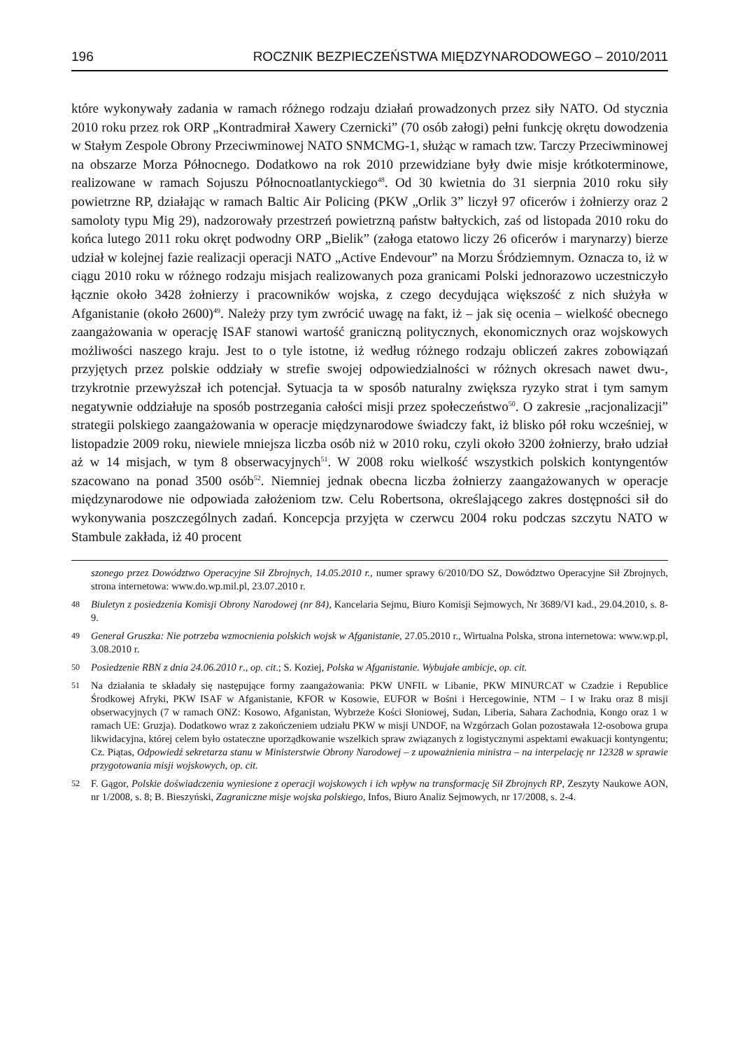196 ROCZNIK BEZPIECZEŃSTWA MIĘDZYNARODOWEGO – 2010/2011
które wykonywały zadania w ramach różnego rodzaju działań prowadzonych przez siły NATO. Od stycznia 2010 roku przez rok ORP „Kontradmirał Xawery Czernicki” (70 osób załogi) pełni funkcję okrętu dowodzenia w Stałym Zespole Obrony Przeciwminowej NATO SNMCMG-1, służąc w ramach tzw. Tarczy Przeciwminowej na obszarze Morza Północnego. Dodatkowo na rok 2010 przewidziane były dwie misje krótkoterminowe, realizowane w ramach Sojuszu Północnoatlantyckiego<sup>48</sup>. Od 30 kwietnia do 31 sierpnia 2010 roku siły powietrzne RP, działając w ramach Baltic Air Policing (PKW „Orlik 3” liczył 97 oficerów i żołnierzy oraz 2 samoloty typu Mig 29), nadzorowały przestrzeń powietrzną państw bałtyckich, zaś od listopada 2010 roku do końca lutego 2011 roku okręt podwodny ORP „Bielik” (załoga etatowo liczy 26 oficerów i marynarzy) bierze udział w kolejnej fazie realizacji operacji NATO „Active Endevour” na Morzu Śródziemnym. Oznacza to, iż w ciągu 2010 roku w różnego rodzaju misjach realizowanych poza granicami Polski jednorazowo uczestniczyło łącznie około 3428 żołnierzy i pracowników wojska, z czego decydująca większość z nich służyła w Afganistanie (około 2600)<sup>49</sup>. Należy przy tym zwrócić uwagę na fakt, iż – jak się ocenia – wielkość obecnego zaangażowania w operację ISAF stanowi wartość graniczną politycznych, ekonomicznych oraz wojskowych możliwości naszego kraju. Jest to o tyle istotne, iż według różnego rodzaju obliczeń zakres zobowiązań przyjętych przez polskie oddziały w strefie swojej odpowiedzialności w różnych okresach nawet dwu-, trzykrotnie przewyższał ich potencjał. Sytuacja ta w sposób naturalny zwiększa ryzyko strat i tym samym negatywnie oddziałuje na sposób postrzegania całości misji przez społeczeństwo<sup>50</sup>. O zakresie „racjonalizacji” strategii polskiego zaangażowania w operacje międzynarodowe świadczy fakt, iż blisko pół roku wcześniej, w listopadzie 2009 roku, niewiele mniejsza liczba osób niż w 2010 roku, czyli około 3200 żołnierzy, brało udział aż w 14 misjach, w tym 8 obserwacyjnych<sup>51</sup>. W 2008 roku wielkość wszystkich polskich kontyngentów szacowano na ponad 3500 osób<sup>52</sup>. Niemniej jednak obecna liczba żołnierzy zaangażowanych w operacje międzynarodowe nie odpowiada założeniom tzw. Celu Robertsona, określającego zakres dostępności sił do wykonywania poszczególnych zadań. Koncepcja przyjęta w czerwcu 2004 roku podczas szczytu NATO w Stambule zakłada, iż 40 procent
szonego przez Dowództwo Operacyjne Sił Zbrojnych, 14.05.2010 r., numer sprawy 6/2010/DO SZ, Dowództwo Operacyjne Sił Zbrojnych, strona internetowa: www.do.wp.mil.pl, 23.07.2010 r.
48 Biuletyn z posiedzenia Komisji Obrony Narodowej (nr 84), Kancelaria Sejmu, Biuro Komisji Sejmowych, Nr 3689/VI kad., 29.04.2010, s. 8-9.
49 Generał Gruszka: Nie potrzeba wzmocnienia polskich wojsk w Afganistanie, 27.05.2010 r., Wirtualna Polska, strona internetowa: www.wp.pl, 3.08.2010 r.
50 Posiedzenie RBN z dnia 24.06.2010 r., op. cit.; S. Koziej, Polska w Afganistanie. Wybujałe ambicje, op. cit.
51 Na działania te składały się następujące formy zaangażowania: PKW UNFIL w Libanie, PKW MINURCAT w Czadzie i Republice Środkowej Afryki, PKW ISAF w Afganistanie, KFOR w Kosowie, EUFOR w Bośni i Hercegowinie, NTM – I w Iraku oraz 8 misji obserwacyjnych (7 w ramach ONZ: Kosowo, Afganistan, Wybrzeże Kości Słoniowej, Sudan, Liberia, Sahara Zachodnia, Kongo oraz 1 w ramach UE: Gruzja). Dodatkowo wraz z zakończeniem udziału PKW w misji UNDOF, na Wzgórzach Golan pozostawała 12-osobowa grupa likwidacyjna, której celem było ostateczne uporządkowanie wszelkich spraw związanych z logistycznymi aspektami ewakuacji kontyngentu; Cz. Piątas, Odpowiedź sekretarza stanu w Ministerstwie Obrony Narodowej – z upoważnienia ministra – na interpelację nr 12328 w sprawie przygotowania misji wojskowych, op. cit.
52 F. Gągor, Polskie doświadczenia wyniesione z operacji wojskowych i ich wpływ na transformację Sił Zbrojnych RP, Zeszyty Naukowe AON, nr 1/2008, s. 8; B. Bieszyński, Zagraniczne misje wojska polskiego, Infos, Biuro Analiz Sejmowych, nr 17/2008, s. 2-4.